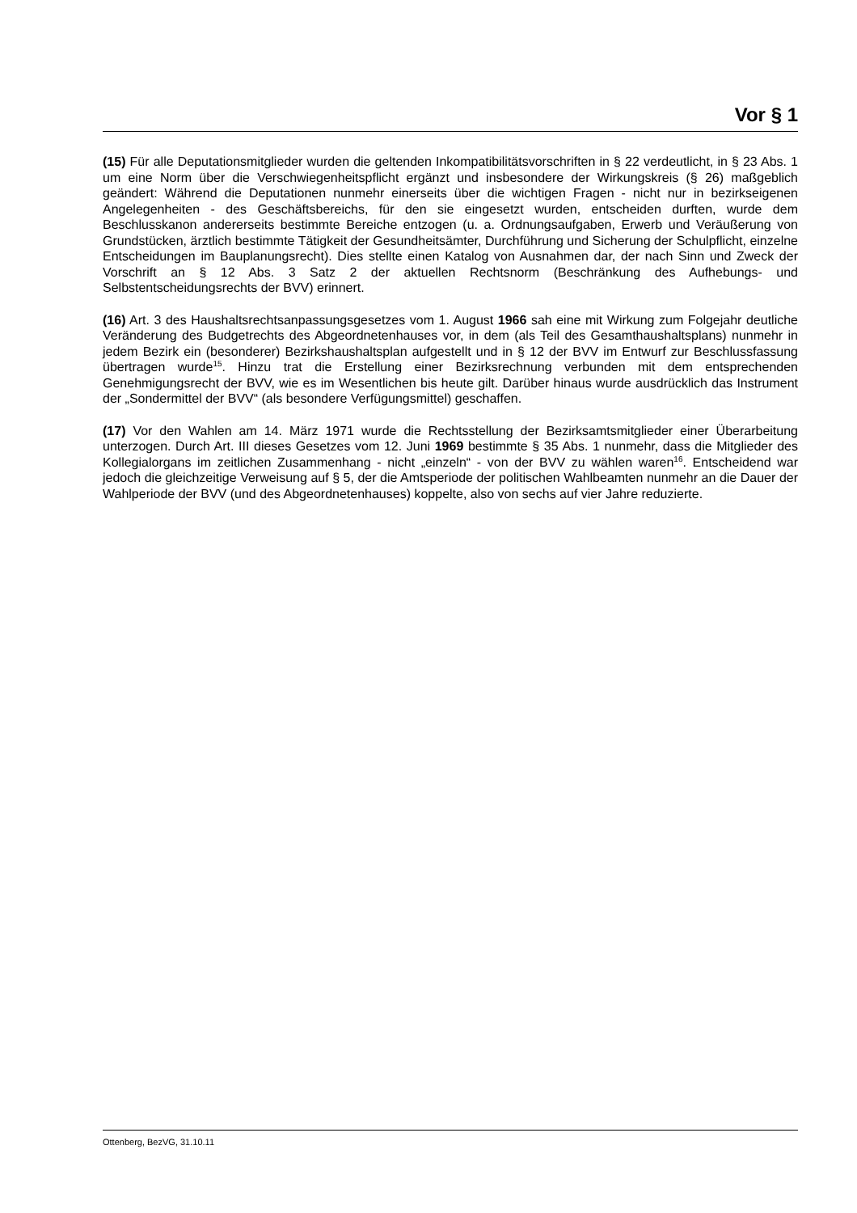Vor § 1
(15) Für alle Deputationsmitglieder wurden die geltenden Inkompatibilitätsvorschriften in § 22 verdeutlicht, in § 23 Abs. 1 um eine Norm über die Verschwiegenheitspflicht ergänzt und insbesondere der Wirkungskreis (§ 26) maßgeblich geändert: Während die Deputationen nunmehr einerseits über die wichtigen Fragen - nicht nur in bezirkseigenen Angelegenheiten - des Geschäftsbereichs, für den sie eingesetzt wurden, entscheiden durften, wurde dem Beschlusskanon andererseits bestimmte Bereiche entzogen (u. a. Ordnungsaufgaben, Erwerb und Veräußerung von Grundstücken, ärztlich bestimmte Tätigkeit der Gesundheitsämter, Durchführung und Sicherung der Schulpflicht, einzelne Entscheidungen im Bauplanungsrecht). Dies stellte einen Katalog von Ausnahmen dar, der nach Sinn und Zweck der Vorschrift an § 12 Abs. 3 Satz 2 der aktuellen Rechtsnorm (Beschränkung des Aufhebungs- und Selbstentscheidungsrechts der BVV) erinnert.
(16) Art. 3 des Haushaltsrechtsanpassungsgesetzes vom 1. August 1966 sah eine mit Wirkung zum Folgejahr deutliche Veränderung des Budgetrechts des Abgeordnetenhauses vor, in dem (als Teil des Gesamthaushaltsplans) nunmehr in jedem Bezirk ein (besonderer) Bezirkshaushaltsplan aufgestellt und in § 12 der BVV im Entwurf zur Beschlussfassung übertragen wurde<sup>15</sup>. Hinzu trat die Erstellung einer Bezirksrechnung verbunden mit dem entsprechenden Genehmigungsrecht der BVV, wie es im Wesentlichen bis heute gilt. Darüber hinaus wurde ausdrücklich das Instrument der „Sondermittel der BVV“ (als besondere Verfügungsmittel) geschaffen.
(17) Vor den Wahlen am 14. März 1971 wurde die Rechtsstellung der Bezirksamtsmitglieder einer Überarbeitung unterzogen. Durch Art. III dieses Gesetzes vom 12. Juni 1969 bestimmte § 35 Abs. 1 nunmehr, dass die Mitglieder des Kollegialorgans im zeitlichen Zusammenhang - nicht „einzeln“ - von der BVV zu wählen waren<sup>16</sup>. Entscheidend war jedoch die gleichzeitige Verweisung auf § 5, der die Amtsperiode der politischen Wahlbeamten nunmehr an die Dauer der Wahlperiode der BVV (und des Abgeordnetenhauses) koppelte, also von sechs auf vier Jahre reduzierte.
Ottenberg, BezVG, 31.10.11